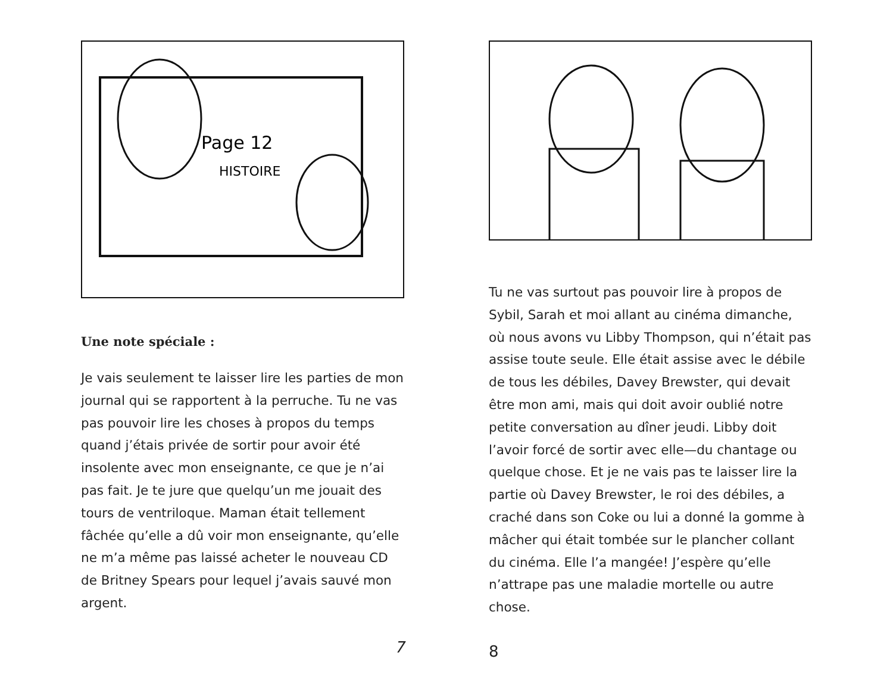Page 12
HISTOIRE
Une note spéciale :
Je vais seulement te laisser lire les parties de mon journal qui se rapportent à la perruche. Tu ne vas pas pouvoir lire les choses à propos du temps quand j’étais privée de sortir pour avoir été insolente avec mon enseignante, ce que je n’ai pas fait. Je te jure que quelqu’un me jouait des tours de ventriloque. Maman était tellement fâchée qu’elle a dû voir mon enseignante, qu’elle ne m’a même pas laissé acheter le nouveau CD de Britney Spears pour lequel j’avais sauvé mon argent.
7
Tu ne vas surtout pas pouvoir lire à propos de Sybil, Sarah et moi allant au cinéma dimanche, où nous avons vu Libby Thompson, qui n’était pas assise toute seule. Elle était assise avec le débile de tous les débiles, Davey Brewster, qui devait être mon ami, mais qui doit avoir oublié notre petite conversation au dîner jeudi. Libby doit l’avoir forcé de sortir avec elle—du chantage ou quelque chose. Et je ne vais pas te laisser lire la partie où Davey Brewster, le roi des débiles, a craché dans son Coke ou lui a donné la gomme à mâcher qui était tombée sur le plancher collant du cinéma. Elle l’a mangée! J’espère qu’elle n’attrape pas une maladie mortelle ou autre chose.
8